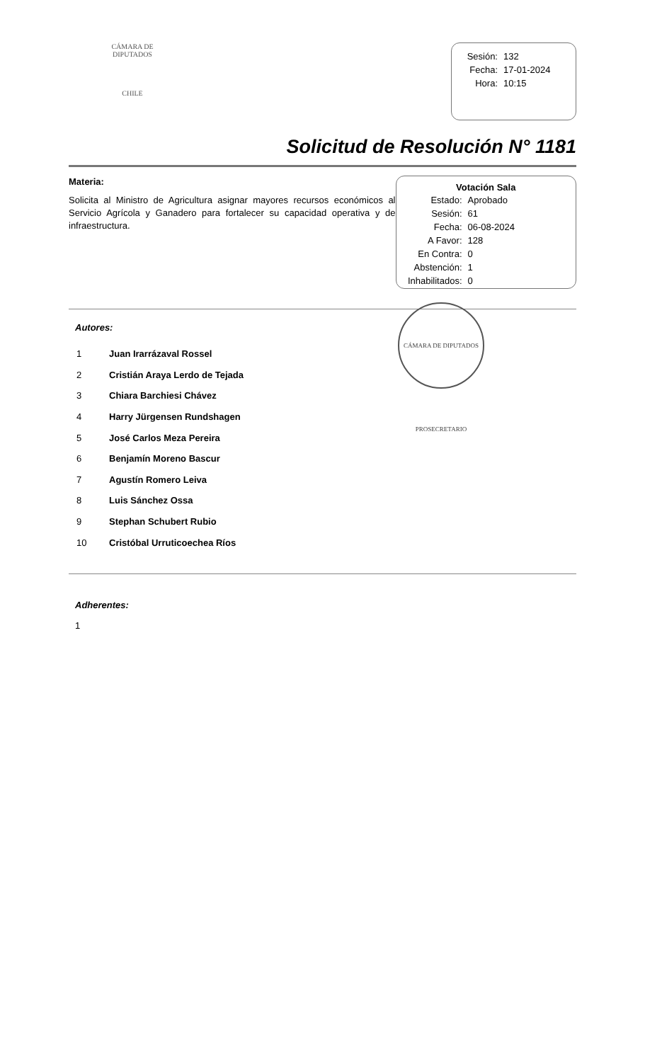CÁMARA DE DIPUTADOS
CHILE
| Sesión: | 132 |
| Fecha: | 17-01-2024 |
| Hora: | 10:15 |
Solicitud de Resolución N° 1181
Materia:
Solicita al Ministro de Agricultura asignar mayores recursos económicos al Servicio Agrícola y Ganadero para fortalecer su capacidad operativa y de infraestructura.
Votación Sala
| Estado: | Aprobado |
| Sesión: | 61 |
| Fecha: | 06-08-2024 |
| A Favor: | 128 |
| En Contra: | 0 |
| Abstención: | 1 |
| Inhabilitados: | 0 |
CÁMARA DE DIPUTADOS PROSECRETARIO
Autores:
| 1 | Juan Irarrázaval Rossel |
| 2 | Cristián Araya Lerdo de Tejada |
| 3 | Chiara Barchiesi Chávez |
| 4 | Harry Jürgensen Rundshagen |
| 5 | José Carlos Meza Pereira |
| 6 | Benjamín Moreno Bascur |
| 7 | Agustín Romero Leiva |
| 8 | Luis Sánchez Ossa |
| 9 | Stephan Schubert Rubio |
| 10 | Cristóbal Urruticoechea Ríos |
Adherentes:
1